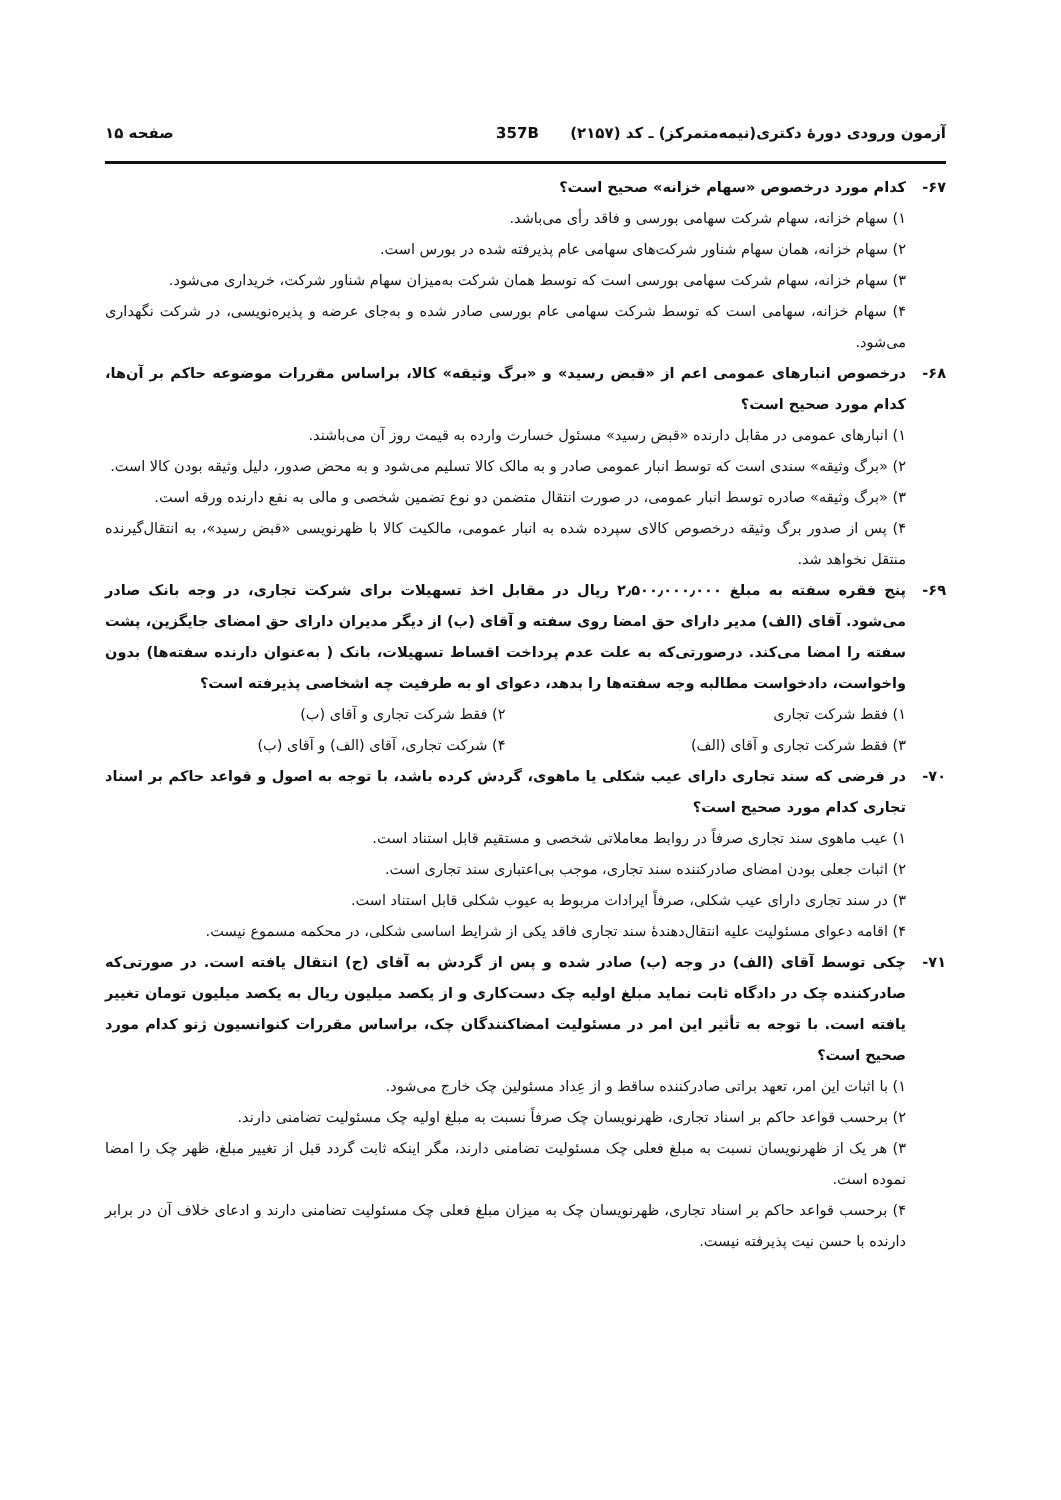آزمون ورودی دورهٔ دکتری(نیمه‌متمرکز) ـ کد (۲۱۵۷) 357B صفحه ۱۵
۶۷- کدام مورد درخصوص «سهام خزانه» صحیح است؟
۱) سهام خزانه، سهام شرکت سهامی بورسی و فاقد رأی می‌باشد.
۲) سهام خزانه، همان سهام شناور شرکت‌های سهامی عام پذیرفته شده در بورس است.
۳) سهام خزانه، سهام شرکت سهامی بورسی است که توسط همان شرکت به‌میزان سهام شناور شرکت، خریداری می‌شود.
۴) سهام خزانه، سهامی است که توسط شرکت سهامی عام بورسی صادر شده و به‌جای عرضه و پذیره‌نویسی، در شرکت نگهداری می‌شود.
۶۸- درخصوص انبارهای عمومی اعم از «قبض رسید» و «برگ وثیقه» کالا، براساس مقررات موضوعه حاکم بر آن‌ها، کدام مورد صحیح است؟
۱) انبارهای عمومی در مقابل دارنده «قبض رسید» مسئول خسارت وارده به قیمت روز آن می‌باشند.
۲) «برگ وثیقه» سندی است که توسط انبار عمومی صادر و به مالک کالا تسلیم می‌شود و به محض صدور، دلیل وثیقه بودن کالا است.
۳) «برگ وثیقه» صادره توسط انبار عمومی، در صورت انتقال متضمن دو نوع تضمین شخصی و مالی به نفع دارنده ورقه است.
۴) پس از صدور برگ وثیقه درخصوص کالای سپرده شده به انبار عمومی، مالکیت کالا با ظهرنویسی «قبض رسید»، به انتقال‌گیرنده منتقل نخواهد شد.
۶۹- پنج فقره سفته به مبلغ ۲٫۵۰۰٫۰۰۰٫۰۰۰ ریال در مقابل اخذ تسهیلات برای شرکت تجاری، در وجه بانک صادر می‌شود. آقای (الف) مدیر دارای حق امضا روی سفته و آقای (ب) از دیگر مدیران دارای حق امضای جایگزین، پشت سفته را امضا می‌کند. درصورتی‌که به علت عدم پرداخت اقساط تسهیلات، بانک ( به‌عنوان دارنده سفته‌ها) بدون واخواست، دادخواست مطالبه وجه سفته‌ها را بدهد، دعوای او به طرفیت چه اشخاصی پذیرفته است؟
۱) فقط شرکت تجاری ۲) فقط شرکت تجاری و آقای (ب) ۳) فقط شرکت تجاری و آقای (الف) ۴) شرکت تجاری، آقای (الف) و آقای (ب)
۷۰- در فرضی که سند تجاری دارای عیب شکلی یا ماهوی، گردش کرده باشد، با توجه به اصول و قواعد حاکم بر اسناد تجاری کدام مورد صحیح است؟
۱) عیب ماهوی سند تجاری صرفاً در روابط معاملاتی شخصی و مستقیم قابل استناد است.
۲) اثبات جعلی بودن امضای صادرکننده سند تجاری، موجب بی‌اعتباری سند تجاری است.
۳) در سند تجاری دارای عیب شکلی، صرفاً ایرادات مربوط به عیوب شکلی قابل استناد است.
۴) اقامه دعوای مسئولیت علیه انتقال‌دهندهٔ سند تجاری فاقد یکی از شرایط اساسی شکلی، در محکمه مسموع نیست.
۷۱- چکی توسط آقای (الف) در وجه (ب) صادر شده و پس از گردش به آقای (ج) انتقال یافته است. در صورتی‌که صادرکننده چک در دادگاه ثابت نماید مبلغ اولیه چک دست‌کاری و از یکصد میلیون ریال به یکصد میلیون تومان تغییر یافته است. با توجه به تأثیر این امر در مسئولیت امضاکنندگان چک، براساس مقررات کنوانسیون ژنو کدام مورد صحیح است؟
۱) با اثبات این امر، تعهد براتی صادرکننده ساقط و از عِداد مسئولین چک خارج می‌شود.
۲) برحسب قواعد حاکم بر اسناد تجاری، ظهرنویسان چک صرفاً نسبت به مبلغ اولیه چک مسئولیت تضامنی دارند.
۳) هر یک از ظهرنویسان نسبت به مبلغ فعلی چک مسئولیت تضامنی دارند، مگر اینکه ثابت گردد قبل از تغییر مبلغ، ظهر چک را امضا نموده است.
۴) برحسب قواعد حاکم بر اسناد تجاری، ظهرنویسان چک به میزان مبلغ فعلی چک مسئولیت تضامنی دارند و ادعای خلاف آن در برابر دارنده با حسن نیت پذیرفته نیست.